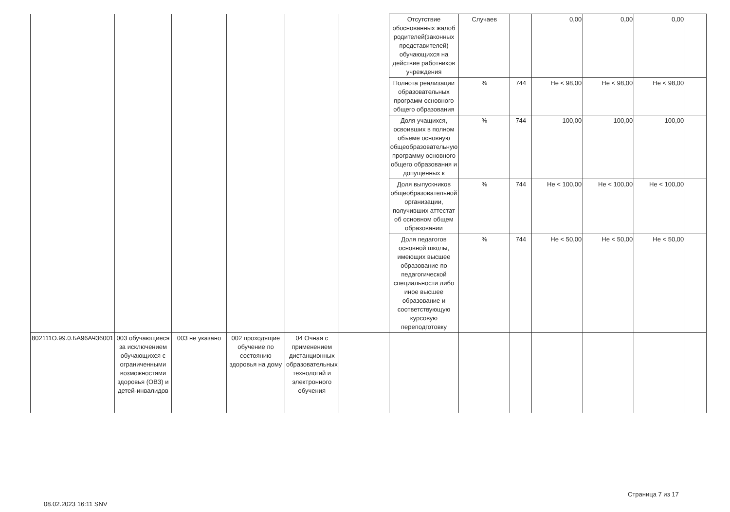| | | | | | | Отсутствие обоснованных жалоб родителей(законных представителей) обучающихся на действие работников учреждения | Случаев | | 0,00 | 0,00 | 0,00 | | |
| | | | | | | Полнота реализации образовательных программ основного общего образования | % | 744 | Не < 98,00 | Не < 98,00 | Не < 98,00 | | |
| | | | | | | Доля учащихся, освоивших в полном объеме основную общеобразовательную программу основного общего образования и допущенных к | % | 744 | 100,00 | 100,00 | 100,00 | | |
| | | | | | | Доля выпускников общеобразовательной организации, получивших аттестат об основном общем образовании | % | 744 | Не < 100,00 | Не < 100,00 | Не < 100,00 | | |
| | | | | | | Доля педагогов основной школы, имеющих высшее образование по педагогической специальности либо иное высшее образование и соответствующую курсовую переподготовку | % | 744 | Не < 50,00 | Не < 50,00 | Не < 50,00 | | |
| 802111О.99.0.БА96АЧ36001 | 003 обучающиеся за исключением обучающихся с ограниченными возможностями здоровья (ОВЗ) и детей-инвалидов | 003 не указано | 002 проходящие обучение по состоянию здоровья на дому | 04 Очная с применением дистанционных образовательных технологий и электронного обучения | | | | | | | | | |
Страница 7 из 17
08.02.2023 16:11 SNV